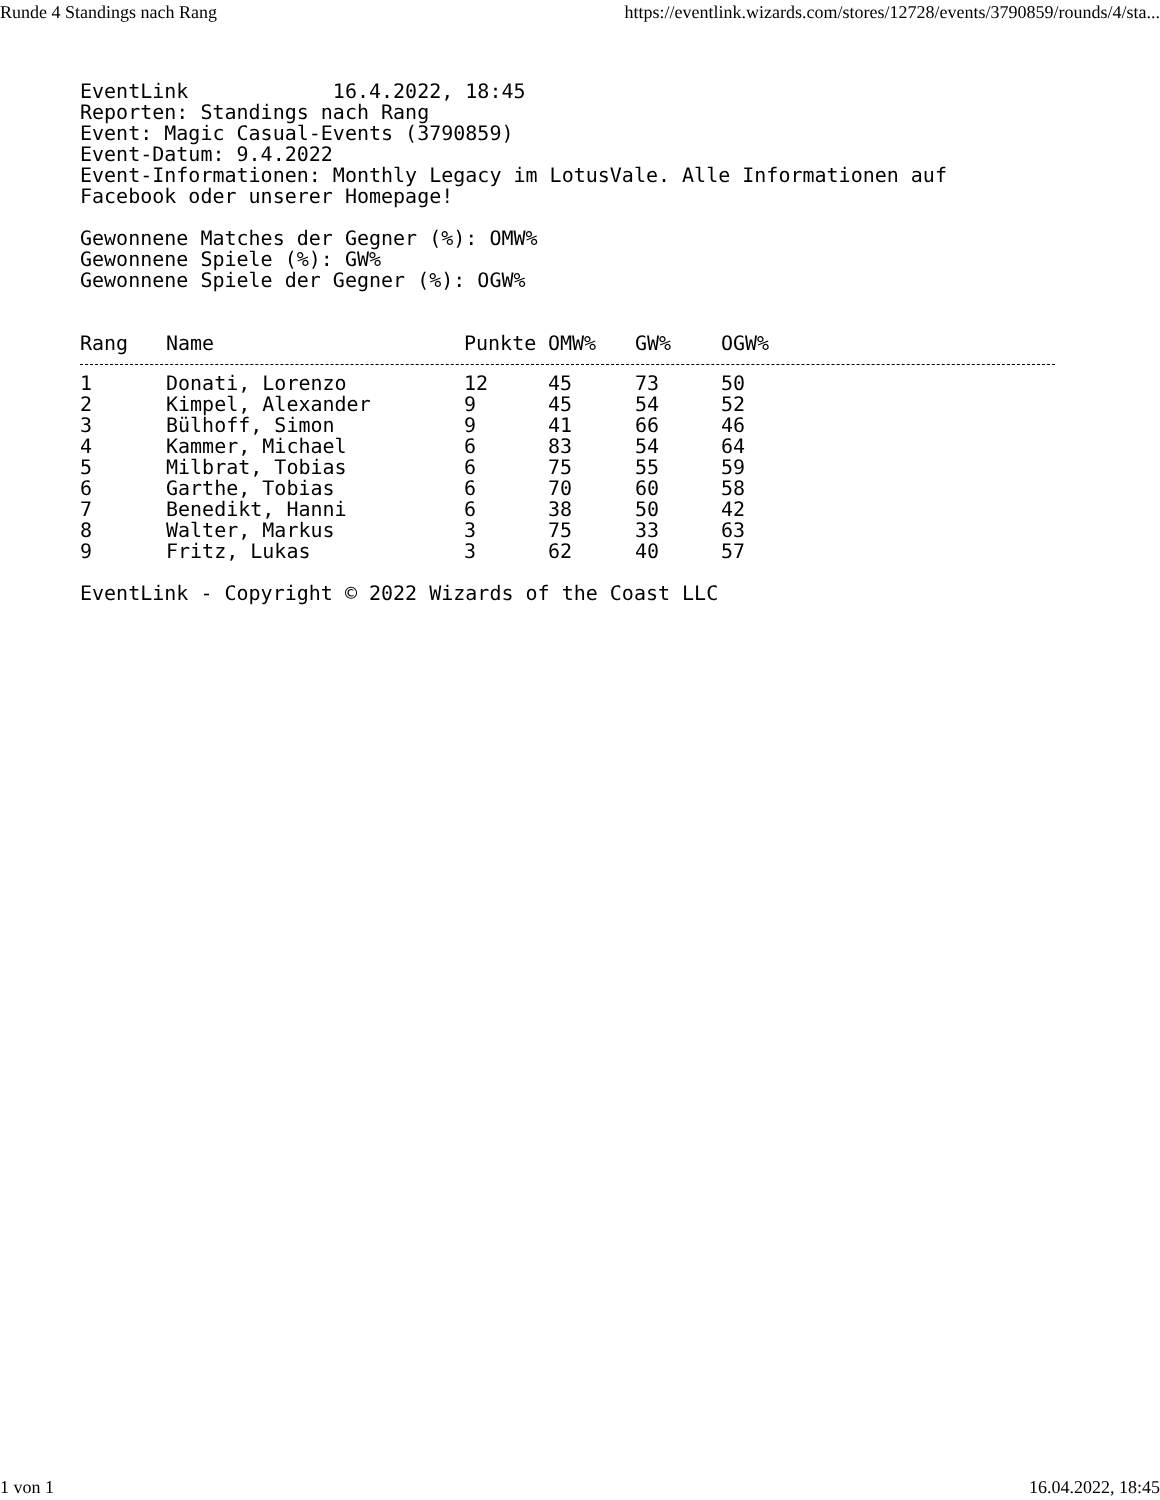Runde 4 Standings nach Rang https://eventlink.wizards.com/stores/12728/events/3790859/rounds/4/sta...
EventLink 16.4.2022, 18:45
Reporten: Standings nach Rang
Event: Magic Casual-Events (3790859)
Event-Datum: 9.4.2022
Event-Informationen: Monthly Legacy im LotusVale. Alle Informationen auf
Facebook oder unserer Homepage!
Gewonnene Matches der Gegner (%): OMW%
Gewonnene Spiele (%): GW%
Gewonnene Spiele der Gegner (%): OGW%
| Rang | Name | Punkte | OMW% | GW% | OGW% |
| --- | --- | --- | --- | --- | --- |
| 1 | Donati, Lorenzo | 12 | 45 | 73 | 50 |
| 2 | Kimpel, Alexander | 9 | 45 | 54 | 52 |
| 3 | Bülhoff, Simon | 9 | 41 | 66 | 46 |
| 4 | Kammer, Michael | 6 | 83 | 54 | 64 |
| 5 | Milbrat, Tobias | 6 | 75 | 55 | 59 |
| 6 | Garthe, Tobias | 6 | 70 | 60 | 58 |
| 7 | Benedikt, Hanni | 6 | 38 | 50 | 42 |
| 8 | Walter, Markus | 3 | 75 | 33 | 63 |
| 9 | Fritz, Lukas | 3 | 62 | 40 | 57 |
EventLink - Copyright © 2022 Wizards of the Coast LLC
1 von 1 16.04.2022, 18:45